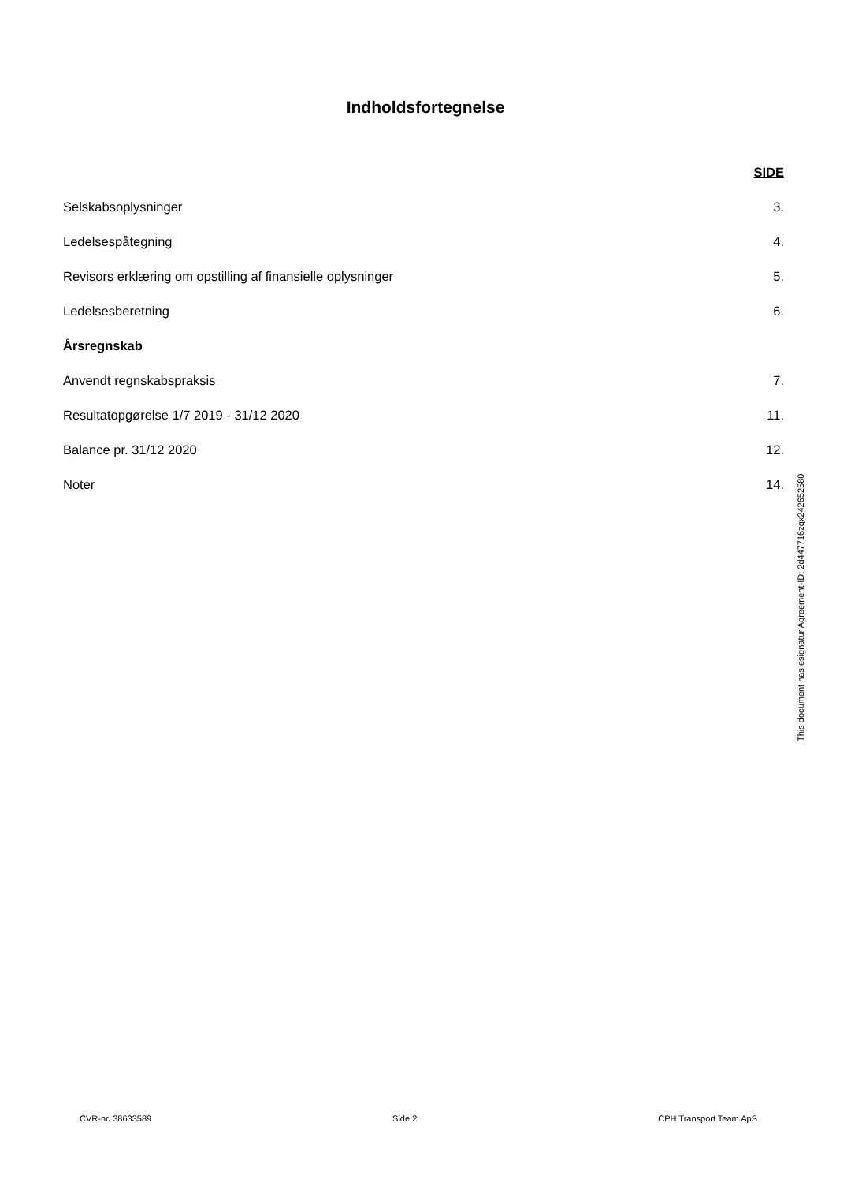Indholdsfortegnelse
SIDE
Selskabsoplysninger 3.
Ledelsespåtegning 4.
Revisors erklæring om opstilling af finansielle oplysninger 5.
Ledelsesberetning 6.
Årsregnskab
Anvendt regnskabspraksis 7.
Resultatopgørelse 1/7 2019 - 31/12 2020 11.
Balance pr. 31/12 2020 12.
Noter 14.
This document has esignatur Agreement-ID: 2d447716zqx242652580
CVR-nr. 38633589 Side 2 CPH Transport Team ApS